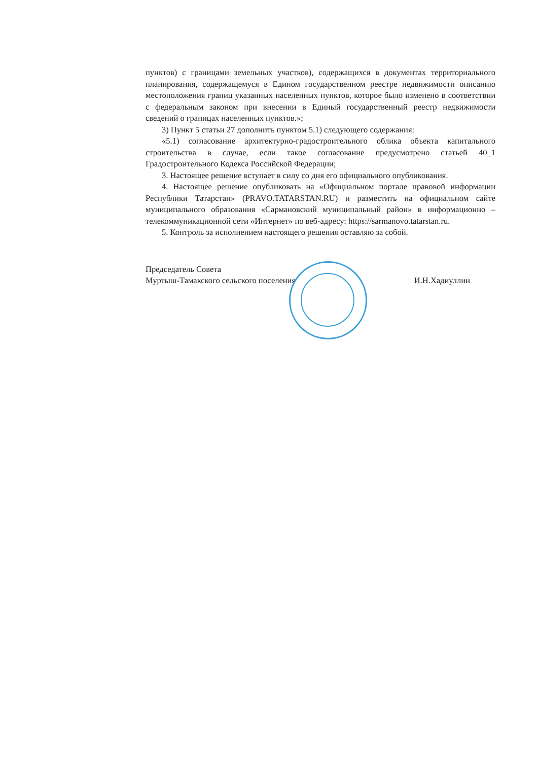пунктов) с границами земельных участков), содержащихся в документах территориального планирования, содержащемуся в Едином государственном реестре недвижимости описанию местоположения границ указанных населенных пунктов, которое было изменено в соответствии с федеральным законом при внесении в Единый государственный реестр недвижимости сведений о границах населенных пунктов.»;
3) Пункт 5 статьи 27 дополнить пунктом 5.1) следующего содержания:
«5.1) согласование архитектурно-градостроительного облика объекта капитального строительства в случае, если такое согласование предусмотрено статьей 40_1 Градостроительного Кодекса Российской Федерации;
3. Настоящее решение вступает в силу со дня его официального опубликования.
4. Настоящее решение опубликовать на «Официальном портале правовой информации Республики Татарстан» (PRAVO.TATARSTAN.RU) и разместить на официальном сайте муниципального образования «Сармановский муниципальный район» в информационно – телекоммуникационной сети «Интернет» по веб-адресу: https://sarmanovo.tatarstan.ru.
5. Контроль за исполнением настоящего решения оставляю за собой.
Председатель Совета
Муртыш-Тамакского сельского поселения
И.Н.Хадиуллин